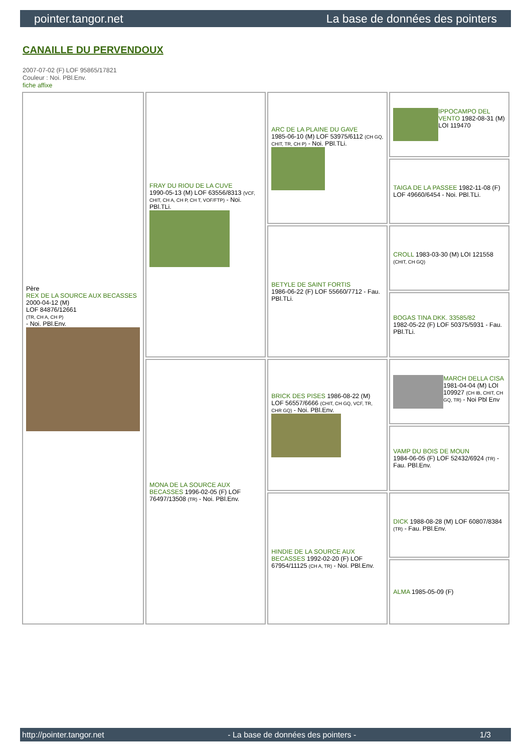pointer.tangor.net La base de données des pointers
CANAILLE DU PERVENDOUX
2007-07-02 (F) LOF 95865/17821
Couleur : Noi. PBl.Env.
fiche affixe
| Père REX DE LA SOURCE AUX BECASSES 2000-04-12 (M) LOF 84876/12661 (TR, CH A, CH P) - Noi. PBl.Env. | FRAY DU RIOU DE LA CUVE 1990-05-13 (M) LOF 63556/8313 (VCF, CHIT, CH A, CH P, CH T, VOF/FTP) - Noi. PBl.TLi. | ARC DE LA PLAINE DU GAVE 1985-06-10 (M) LOF 53975/6112 (CH GQ, CHIT, TR, CH P) - Noi. PBl.TLi. | IPPOCAMPO DEL VENTO 1982-08-31 (M) LOI 119470 |
| | | | TAIGA DE LA PASSEE 1982-11-08 (F) LOF 49660/6454 - Noi. PBl.TLi. |
| | | BETYLE DE SAINT FORTIS 1986-06-22 (F) LOF 55660/7712 - Fau. PBl.TLi. | CROLL 1983-03-30 (M) LOI 121558 (CHIT, CH GQ) |
| | | | BOGAS TINA DKK. 33585/82 1982-05-22 (F) LOF 50375/5931 - Fau. PBl.TLi. |
| | MONA DE LA SOURCE AUX BECASSES 1996-02-05 (F) LOF 76497/13508 (TR) - Noi. PBl.Env. | BRICK DES PISES 1986-08-22 (M) LOF 56557/6666 (CHIT, CH GQ, VCF, TR, CHR GQ) - Noi. PBl.Env. | MARCH DELLA CISA 1981-04-04 (M) LOI 109927 (CH IB, CHIT, CH GQ, TR) - Noi Pbl Env |
| | | | VAMP DU BOIS DE MOUN 1984-06-05 (F) LOF 52432/6924 (TR) - Fau. PBl.Env. |
| | | HINDIE DE LA SOURCE AUX BECASSES 1992-02-20 (F) LOF 67954/11125 (CH A, TR) - Noi. PBl.Env. | DICK 1988-08-28 (M) LOF 60807/8384 (TR) - Fau. PBl.Env. |
| | | | ALMA 1985-05-09 (F) |
http://pointer.tangor.net - La base de données des pointers - 1/3